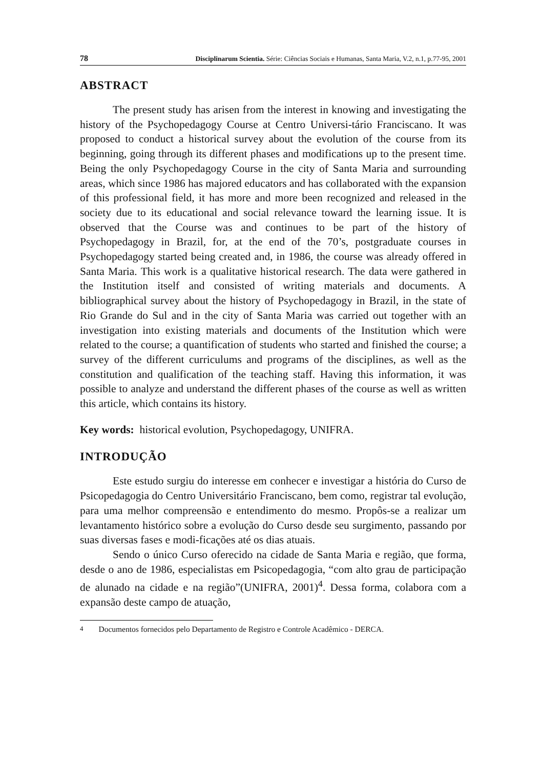78 Disciplinarum Scientia. Série: Ciências Sociais e Humanas, Santa Maria, V.2, n.1, p.77-95, 2001
ABSTRACT
The present study has arisen from the interest in knowing and investigating the history of the Psychopedagogy Course at Centro Universi-tário Franciscano. It was proposed to conduct a historical survey about the evolution of the course from its beginning, going through its different phases and modifications up to the present time. Being the only Psychopedagogy Course in the city of Santa Maria and surrounding areas, which since 1986 has majored educators and has collaborated with the expansion of this professional field, it has more and more been recognized and released in the society due to its educational and social relevance toward the learning issue. It is observed that the Course was and continues to be part of the history of Psychopedagogy in Brazil, for, at the end of the 70’s, postgraduate courses in Psychopedagogy started being created and, in 1986, the course was already offered in Santa Maria. This work is a qualitative historical research. The data were gathered in the Institution itself and consisted of writing materials and documents. A bibliographical survey about the history of Psychopedagogy in Brazil, in the state of Rio Grande do Sul and in the city of Santa Maria was carried out together with an investigation into existing materials and documents of the Institution which were related to the course; a quantification of students who started and finished the course; a survey of the different curriculums and programs of the disciplines, as well as the constitution and qualification of the teaching staff. Having this information, it was possible to analyze and understand the different phases of the course as well as written this article, which contains its history.
Key words: historical evolution, Psychopedagogy, UNIFRA.
INTRODUÇÃO
Este estudo surgiu do interesse em conhecer e investigar a história do Curso de Psicopedagogia do Centro Universitário Franciscano, bem como, registrar tal evolução, para uma melhor compreensão e entendimento do mesmo. Propôs-se a realizar um levantamento histórico sobre a evolução do Curso desde seu surgimento, passando por suas diversas fases e modi-ficações até os dias atuais.
Sendo o único Curso oferecido na cidade de Santa Maria e região, que forma, desde o ano de 1986, especialistas em Psicopedagogia, “com alto grau de participação de alunado na cidade e na região”(UNIFRA, 2001)<sup>4</sup>. Dessa forma, colabora com a expansão deste campo de atuação,
<sup>4</sup> Documentos fornecidos pelo Departamento de Registro e Controle Acadêmico - DERCA.